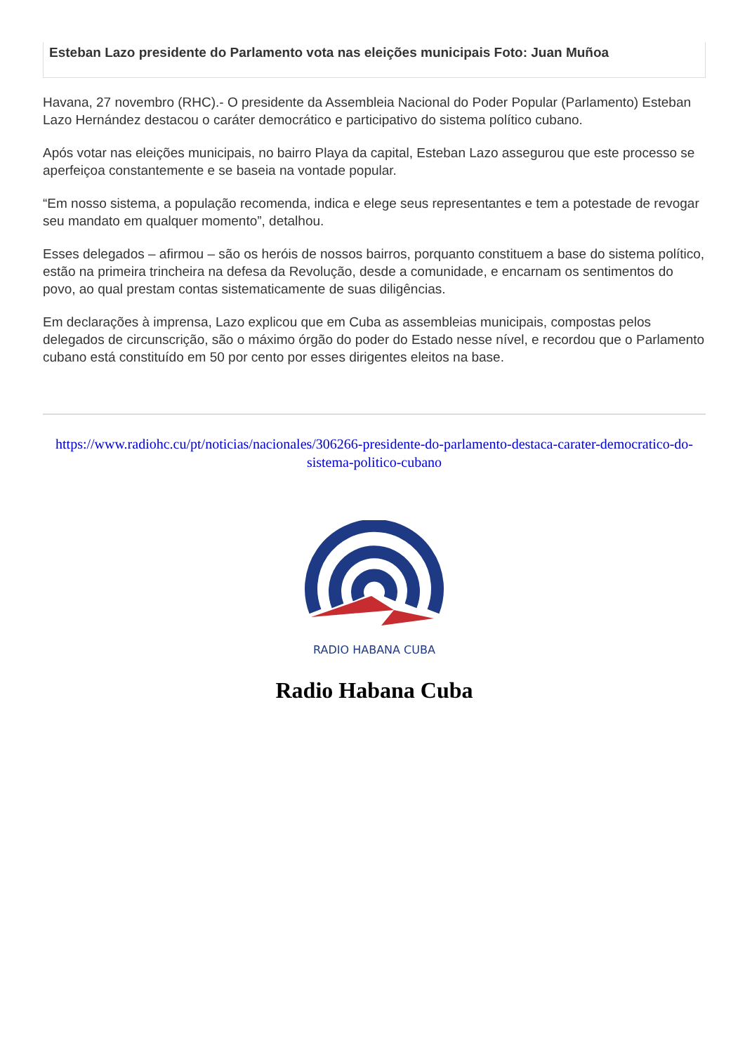Esteban Lazo presidente do Parlamento vota nas eleições municipais Foto: Juan Muñoa
Havana, 27 novembro (RHC).- O presidente da Assembleia Nacional do Poder Popular (Parlamento) Esteban Lazo Hernández destacou o caráter democrático e participativo do sistema político cubano.
Após votar nas eleições municipais, no bairro Playa da capital, Esteban Lazo assegurou que este processo se aperfeiçoa constantemente e se baseia na vontade popular.
“Em nosso sistema, a população recomenda, indica e elege seus representantes e tem a potestade de revogar seu mandato em qualquer momento”, detalhou.
Esses delegados – afirmou – são os heróis de nossos bairros, porquanto constituem a base do sistema político, estão na primeira trincheira na defesa da Revolução, desde a comunidade, e encarnam os sentimentos do povo, ao qual prestam contas sistematicamente de suas diligências.
Em declarações à imprensa, Lazo explicou que em Cuba as assembleias municipais, compostas pelos delegados de circunscrição, são o máximo órgão do poder do Estado nesse nível, e recordou que o Parlamento cubano está constituído em 50 por cento por esses dirigentes eleitos na base.
https://www.radiohc.cu/pt/noticias/nacionales/306266-presidente-do-parlamento-destaca-carater-democratico-do-sistema-politico-cubano
RADIO HABANA CUBA
Radio Habana Cuba